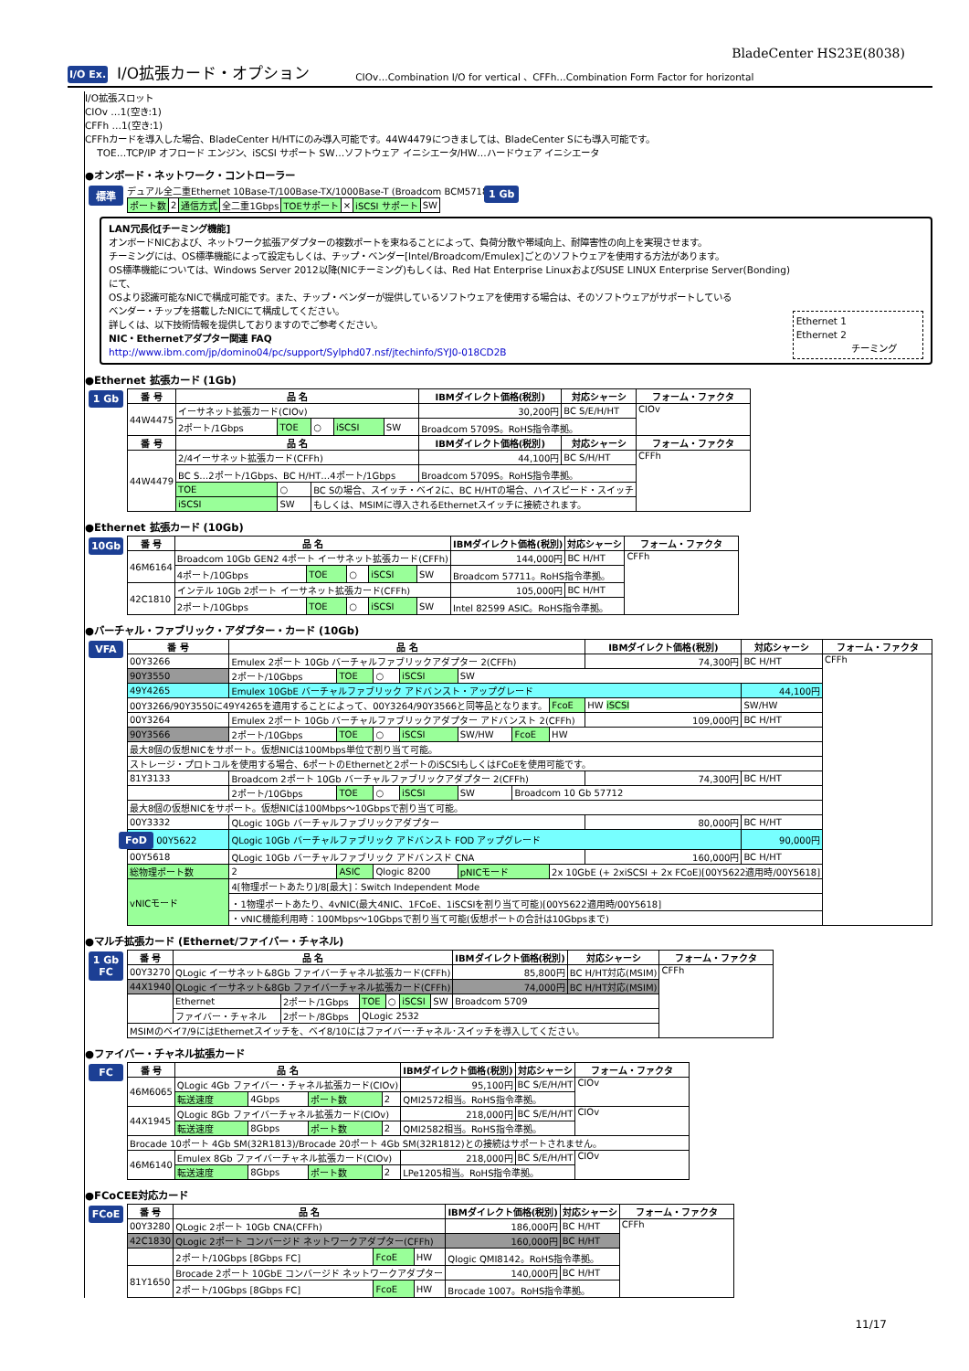BladeCenter HS23E(8038)
I/O Ex.
I/O拡張カード・オプション
CIOv…Combination I/O for vertical 、CFFh…Combination Form Factor for horizontal
I/O拡張スロット
CIOv …1(空き:1)
CFFh …1(空き:1)
CFFhカードを導入した場合、BladeCenter H/HTにのみ導入可能です。44W4479につきましては、BladeCenter Sにも導入可能です。
TOE…TCP/IP オフロード エンジン、iSCSI サポート SW…ソフトウェア イニシエータ/HW…ハードウェア イニシエータ
●オンボード・ネットワーク・コントローラー
標準
デュアル全二重Ethernet 10Base-T/100Base-TX/1000Base-T (Broadcom BCM5718)
| ポート数 | 2 | 通信方式 | 全二重1Gbps | TOEサポート | × | iSCSI サポート | SW |
1 Gb
LAN冗長化[チーミング機能]
オンボードNICおよび、ネットワーク拡張アダプターの複数ポートを束ねることによって、負荷分散や帯域向上、耐障害性の向上を実現させます。
チーミングには、OS標準機能によって設定もしくは、チップ・ベンダー[Intel/Broadcom/Emulex]ごとのソフトウェアを使用する方法があります。
OS標準機能については、Windows Server 2012以降(NICチーミング)もしくは、Red Hat Enterprise LinuxおよびSUSE LINUX Enterprise Server(Bonding)にて、
OSより認識可能なNICで構成可能です。また、チップ・ベンダーが提供しているソフトウェアを使用する場合は、そのソフトウェアがサポートしている
ベンダー・チップを搭載したNICにて構成してください。
詳しくは、以下技術情報を提供しておりますのでご参考ください。
NIC・Ethernetアダプター関連 FAQ
http://www.ibm.com/jp/domino04/pc/support/Sylphd07.nsf/jtechinfo/SYJ0-018CD2B
Ethernet 1
Ethernet 2
チーミング
●Ethernet 拡張カード (1Gb)
1 Gb
| 番 号 | 品 名 | | | | | | IBMダイレクト価格(税別) | 対応シャーシ | フォーム・ファクタ |
| --- | --- | --- | --- | --- | --- | --- | --- | --- | --- |
| 44W4475 | イーサネット拡張カード(CIOv) | | | | | | 30,200円 | BC S/E/H/HT | CIOv |
| | 2ポート/1Gbps | TOE | ○ | iSCSI | SW | Broadcom 5709S。RoHS指令準拠。 | | | |
| 番 号 | 品 名 | | | | | | IBMダイレクト価格(税別) | 対応シャーシ | フォーム・ファクタ |
| 44W4479 | 2/4イーサネット拡張カード(CFFh) | | | | | | 44,100円 | BC S/H/HT | CFFh |
| | BC S…2ポート/1Gbps、BC H/HT…4ポート/1Gbps | | | | | | Broadcom 5709S。RoHS指令準拠。 | | |
| | TOE | ○ | BC Sの場合、スイッチ・ベイ2に、BC H/HTの場合、ハイスピード・スイッチ | | | | | | |
| | iSCSI | SW | もしくは、MSIMに導入されるEthernetスイッチに接続されます。 | | | | | | |
●Ethernet 拡張カード (10Gb)
10Gb
| 番 号 | 品 名 | | | | | | IBMダイレクト価格(税別) | 対応シャーシ | フォーム・ファクタ |
| --- | --- | --- | --- | --- | --- | --- | --- | --- | --- |
| 46M6164 | Broadcom 10Gb GEN2 4ポート イーサネット拡張カード(CFFh) | | | | | | 144,000円 | BC H/HT | CFFh |
| | 4ポート/10Gbps | TOE | ○ | iSCSI | SW | Broadcom 57711。RoHS指令準拠。 | | | |
| 42C1810 | インテル 10Gb 2ポート イーサネット拡張カード(CFFh) | | | | | | 105,000円 | BC H/HT | |
| | 2ポート/10Gbps | TOE | ○ | iSCSI | SW | Intel 82599 ASIC。RoHS指令準拠。 | | | |
●バーチャル・ファブリック・アダプター・カード (10Gb)
VFA
| 番 号 | 品 名 | | | | | | | | IBMダイレクト価格(税別) | 対応シャーシ | フォーム・ファクタ |
| --- | --- | --- | --- | --- | --- | --- | --- | --- | --- | --- | --- |
| 00Y3266 | Emulex 2ポート 10Gb バーチャルファブリックアダプター 2(CFFh) | | | | | | | | 74,300円 | BC H/HT | CFFh |
| 90Y3550 | 2ポート/10Gbps | TOE | ○ | iSCSI | SW | | | | | | |
| 49Y4265 | Emulex 10GbE バーチャルファブリック アドバンスト・アップグレード | | | | | | | | | 44,100円 | |
| 00Y3266/90Y3550に49Y4265を適用することによって、00Y3264/90Y3566と同等品となります。 | | | | | | | | FcoE | HW iSCSI | SW/HW | |
| 00Y3264 | Emulex 2ポート 10Gb バーチャルファブリックアダプター アドバンスト 2(CFFh) | | | | | | | | 109,000円 | BC H/HT | |
| 90Y3566 | 2ポート/10Gbps | TOE | ○ | iSCSI | SW/HW | FcoE | HW | | | | |
| 最大8個の仮想NICをサポート。仮想NICは100Mbps単位で割り当て可能。 | | | | | | | | | | | |
| ストレージ・プロトコルを使用する場合、6ポートのEthernetと2ポートのiSCSIもしくはFCoEを使用可能です。 | | | | | | | | | | | |
| 81Y3133 | Broadcom 2ポート 10Gb バーチャルファブリックアダプター 2(CFFh) | | | | | | | | 74,300円 | BC H/HT | |
| | 2ポート/10Gbps | TOE | ○ | iSCSI | SW | Broadcom 10 Gb 57712 | | | | | |
| 最大8個の仮想NICをサポート。仮想NICは100Mbps～10Gbpsで割り当て可能。 | | | | | | | | | | | |
| 00Y3332 | QLogic 10Gb バーチャルファブリックアダプター | | | | | | | | 80,000円 | BC H/HT | |
| FoD 00Y5622 | QLogic 10Gb バーチャルファブリック アドバンスト FOD アップグレード | | | | | | | | | 90,000円 | |
| 00Y5618 | QLogic 10Gb バーチャルファブリック アドバンスド CNA | | | | | | | | 160,000円 | BC H/HT | |
| 総物理ポート数 | 2 | ASIC | Qlogic 8200 | | pNICモード | | 2x 10GbE (+ 2xiSCSI + 2x FCoE)[00Y5622適用時/00Y5618] | | | | |
| vNICモード | 4[物理ポートあたり]/8[最大]：Switch Independent Mode | | | | | | | | | | |
| | ・1物理ポートあたり、4vNIC(最大4NIC、1FCoE、1iSCSIを割り当て可能)[00Y5622適用時/00Y5618] | | | | | | | | | | |
| | ・vNIC機能利用時：100Mbps～10Gbpsで割り当て可能(仮想ポートの合計は10Gbpsまで) | | | | | | | | | | |
●マルチ拡張カード (Ethernet/ファイバー・チャネル)
1 Gb
FC
| 番 号 | 品 名 | | | | | | | IBMダイレクト価格(税別) | 対応シャーシ | フォーム・ファクタ |
| --- | --- | --- | --- | --- | --- | --- | --- | --- | --- | --- |
| 00Y3270 | QLogic イーサネット&8Gb ファイバーチャネル拡張カード(CFFh) | | | | | | | 85,800円 | BC H/HT対応(MSIM) | CFFh |
| 44X1940 | QLogic イーサネット&8Gb ファイバーチャネル拡張カード(CFFh) | | | | | | | 74,000円 | BC H/HT対応(MSIM) | |
| | Ethernet | 2ポート/1Gbps | TOE | ○ | iSCSI | SW | Broadcom 5709 | | | |
| | ファイバー・チャネル | 2ポート/8Gbps | QLogic 2532 | | | | | | | |
| MSIMのベイ7/9にはEthernetスイッチを、ベイ8/10にはファイバー･チャネル･スイッチを導入してください。 | | | | | | | | | | |
●ファイバー・チャネル拡張カード
FC
| 番 号 | 品 名 | | | | | IBMダイレクト価格(税別) | 対応シャーシ | フォーム・ファクタ |
| --- | --- | --- | --- | --- | --- | --- | --- | --- |
| 46M6065 | QLogic 4Gb ファイバー・チャネル拡張カード(CIOv) | | | | | 95,100円 | BC S/E/H/HT | CIOv |
| | 転送速度 | 4Gbps | ポート数 | 2 | QMI2572相当。RoHS指令準拠。 | | | |
| 44X1945 | QLogic 8Gb ファイバーチャネル拡張カード(CIOv) | | | | | 218,000円 | BC S/E/H/HT | CIOv |
| | 転送速度 | 8Gbps | ポート数 | 2 | QMI2582相当。RoHS指令準拠。 | | | |
| Brocade 10ポート 4Gb SM(32R1813)/Brocade 20ポート 4Gb SM(32R1812)との接続はサポートされません。 | | | | | | | | |
| 46M6140 | Emulex 8Gb ファイバーチャネル拡張カード(CIOv) | | | | | 218,000円 | BC S/E/H/HT | CIOv |
| | 転送速度 | 8Gbps | ポート数 | 2 | LPe1205相当。RoHS指令準拠。 | | | |
●FCoCEE対応カード
FCoE
| 番 号 | 品 名 | | | | IBMダイレクト価格(税別) | 対応シャーシ | フォーム・ファクタ |
| --- | --- | --- | --- | --- | --- | --- | --- |
| 00Y3280 | QLogic 2ポート 10Gb CNA(CFFh) | | | | 186,000円 | BC H/HT | CFFh |
| 42C1830 | QLogic 2ポート コンバージド ネットワークアダプター(CFFh) | | | | 160,000円 | BC H/HT | |
| | 2ポート/10Gbps [8Gbps FC] | FcoE | HW | Qlogic QMI8142。RoHS指令準拠。 | | | |
| 81Y1650 | Brocade 2ポート 10GbE コンバージド ネットワークアダプター | | | | 140,000円 | BC H/HT | |
| | 2ポート/10Gbps [8Gbps FC] | FcoE | HW | Brocade 1007。RoHS指令準拠。 | | | |
11/17